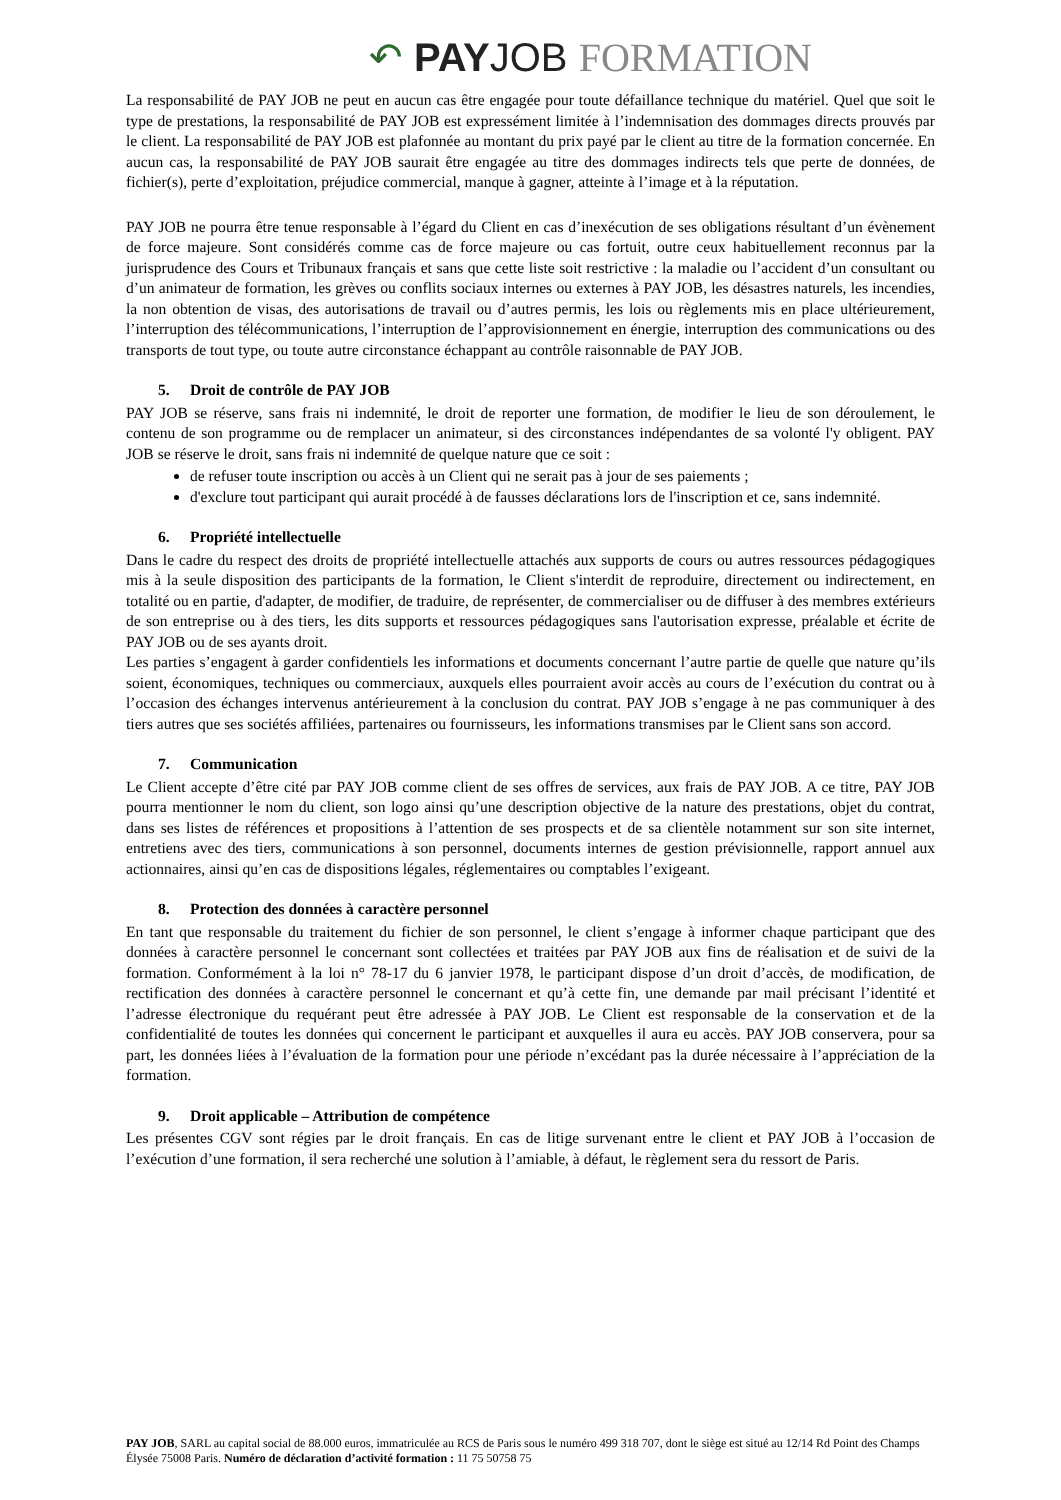↶ PAY JOB FORMATION
La responsabilité de PAY JOB ne peut en aucun cas être engagée pour toute défaillance technique du matériel. Quel que soit le type de prestations, la responsabilité de PAY JOB est expressément limitée à l’indemnisation des dommages directs prouvés par le client. La responsabilité de PAY JOB est plafonnée au montant du prix payé par le client au titre de la formation concernée. En aucun cas, la responsabilité de PAY JOB saurait être engagée au titre des dommages indirects tels que perte de données, de fichier(s), perte d’exploitation, préjudice commercial, manque à gagner, atteinte à l’image et à la réputation.
PAY JOB ne pourra être tenue responsable à l’égard du Client en cas d’inexécution de ses obligations résultant d’un évènement de force majeure. Sont considérés comme cas de force majeure ou cas fortuit, outre ceux habituellement reconnus par la jurisprudence des Cours et Tribunaux français et sans que cette liste soit restrictive : la maladie ou l’accident d’un consultant ou d’un animateur de formation, les grèves ou conflits sociaux internes ou externes à PAY JOB, les désastres naturels, les incendies, la non obtention de visas, des autorisations de travail ou d’autres permis, les lois ou règlements mis en place ultérieurement, l’interruption des télécommunications, l’interruption de l’approvisionnement en énergie, interruption des communications ou des transports de tout type, ou toute autre circonstance échappant au contrôle raisonnable de PAY JOB.
5. Droit de contrôle de PAY JOB
PAY JOB se réserve, sans frais ni indemnité, le droit de reporter une formation, de modifier le lieu de son déroulement, le contenu de son programme ou de remplacer un animateur, si des circonstances indépendantes de sa volonté l'y obligent. PAY JOB se réserve le droit, sans frais ni indemnité de quelque nature que ce soit :
de refuser toute inscription ou accès à un Client qui ne serait pas à jour de ses paiements ;
d'exclure tout participant qui aurait procédé à de fausses déclarations lors de l'inscription et ce, sans indemnité.
6. Propriété intellectuelle
Dans le cadre du respect des droits de propriété intellectuelle attachés aux supports de cours ou autres ressources pédagogiques mis à la seule disposition des participants de la formation, le Client s'interdit de reproduire, directement ou indirectement, en totalité ou en partie, d'adapter, de modifier, de traduire, de représenter, de commercialiser ou de diffuser à des membres extérieurs de son entreprise ou à des tiers, les dits supports et ressources pédagogiques sans l'autorisation expresse, préalable et écrite de PAY JOB ou de ses ayants droit.
Les parties s’engagent à garder confidentiels les informations et documents concernant l’autre partie de quelle que nature qu’ils soient, économiques, techniques ou commerciaux, auxquels elles pourraient avoir accès au cours de l’exécution du contrat ou à l’occasion des échanges intervenus antérieurement à la conclusion du contrat. PAY JOB s’engage à ne pas communiquer à des tiers autres que ses sociétés affiliées, partenaires ou fournisseurs, les informations transmises par le Client sans son accord.
7. Communication
Le Client accepte d’être cité par PAY JOB comme client de ses offres de services, aux frais de PAY JOB. A ce titre, PAY JOB pourra mentionner le nom du client, son logo ainsi qu’une description objective de la nature des prestations, objet du contrat, dans ses listes de références et propositions à l’attention de ses prospects et de sa clientèle notamment sur son site internet, entretiens avec des tiers, communications à son personnel, documents internes de gestion prévisionnelle, rapport annuel aux actionnaires, ainsi qu’en cas de dispositions légales, réglementaires ou comptables l’exigeant.
8. Protection des données à caractère personnel
En tant que responsable du traitement du fichier de son personnel, le client s’engage à informer chaque participant que des données à caractère personnel le concernant sont collectées et traitées par PAY JOB aux fins de réalisation et de suivi de la formation. Conformément à la loi n° 78-17 du 6 janvier 1978, le participant dispose d’un droit d’accès, de modification, de rectification des données à caractère personnel le concernant et qu’à cette fin, une demande par mail précisant l’identité et l’adresse électronique du requérant peut être adressée à PAY JOB. Le Client est responsable de la conservation et de la confidentialité de toutes les données qui concernent le participant et auxquelles il aura eu accès. PAY JOB conservera, pour sa part, les données liées à l’évaluation de la formation pour une période n’excédant pas la durée nécessaire à l’appréciation de la formation.
9. Droit applicable – Attribution de compétence
Les présentes CGV sont régies par le droit français. En cas de litige survenant entre le client et PAY JOB à l’occasion de l’exécution d’une formation, il sera recherché une solution à l’amiable, à défaut, le règlement sera du ressort de Paris.
PAY JOB, SARL au capital social de 88.000 euros, immatriculée au RCS de Paris sous le numéro 499 318 707, dont le siège est situé au 12/14 Rd Point des Champs Élysée 75008 Paris. Numéro de déclaration d’activité formation : 11 75 50758 75